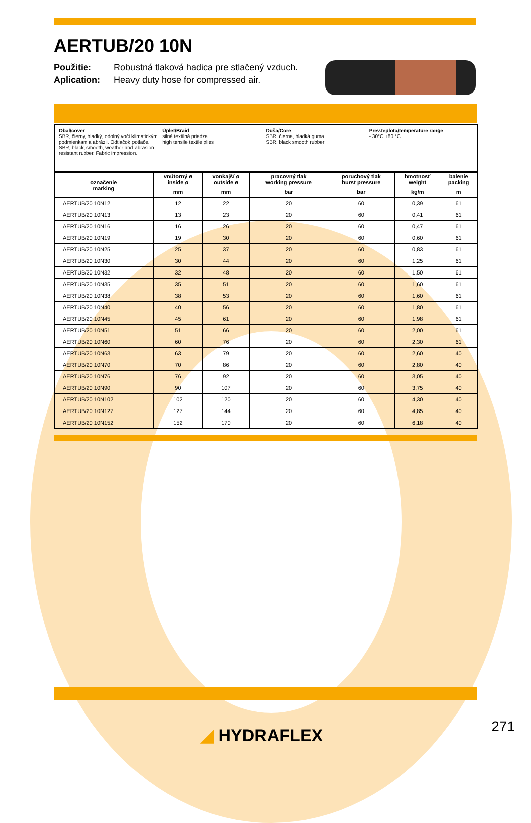AERTUB/20 10N
Použitie: Robustná tlaková hadica pre stlačený vzduch.
Aplication: Heavy duty hose for compressed air.
Obal/cover
SBR, čierny, hladký, odolný voči klimatickým podmienkam a abrázii. Odtlačok potlače. SBR, black, smooth, weather and abrasion resistant rubber. Fabric impression.
Úplet/Braid
silná textilná priadza
high tensile textile plies
Duša/Core
SBR, čierna, hladká guma
SBR, black smooth rubber
Prev.teplota/temperature range
- 30°C +80 °C
| označenie marking | vnútorný ø inside ø | vonkajší ø outside ø | pracovný tlak working pressure | poruchový tlak burst pressure | hmotnosť weight | balenie packing |
| --- | --- | --- | --- | --- | --- | --- |
| | mm | mm | bar | bar | kg/m | m |
| AERTUB/20 10N12 | 12 | 22 | 20 | 60 | 0,39 | 61 |
| AERTUB/20 10N13 | 13 | 23 | 20 | 60 | 0,41 | 61 |
| AERTUB/20 10N16 | 16 | 26 | 20 | 60 | 0,47 | 61 |
| AERTUB/20 10N19 | 19 | 30 | 20 | 60 | 0,60 | 61 |
| AERTUB/20 10N25 | 25 | 37 | 20 | 60 | 0,83 | 61 |
| AERTUB/20 10N30 | 30 | 44 | 20 | 60 | 1,25 | 61 |
| AERTUB/20 10N32 | 32 | 48 | 20 | 60 | 1,50 | 61 |
| AERTUB/20 10N35 | 35 | 51 | 20 | 60 | 1,60 | 61 |
| AERTUB/20 10N38 | 38 | 53 | 20 | 60 | 1,60 | 61 |
| AERTUB/20 10N40 | 40 | 56 | 20 | 60 | 1,80 | 61 |
| AERTUB/20 10N45 | 45 | 61 | 20 | 60 | 1,98 | 61 |
| AERTUB/20 10N51 | 51 | 66 | 20 | 60 | 2,00 | 61 |
| AERTUB/20 10N60 | 60 | 76 | 20 | 60 | 2,30 | 61 |
| AERTUB/20 10N63 | 63 | 79 | 20 | 60 | 2,60 | 40 |
| AERTUB/20 10N70 | 70 | 86 | 20 | 60 | 2,80 | 40 |
| AERTUB/20 10N76 | 76 | 92 | 20 | 60 | 3,05 | 40 |
| AERTUB/20 10N90 | 90 | 107 | 20 | 60 | 3,75 | 40 |
| AERTUB/20 10N102 | 102 | 120 | 20 | 60 | 4,30 | 40 |
| AERTUB/20 10N127 | 127 | 144 | 20 | 60 | 4,85 | 40 |
| AERTUB/20 10N152 | 152 | 170 | 20 | 60 | 6,18 | 40 |
◢ HYDRAFLEX 271